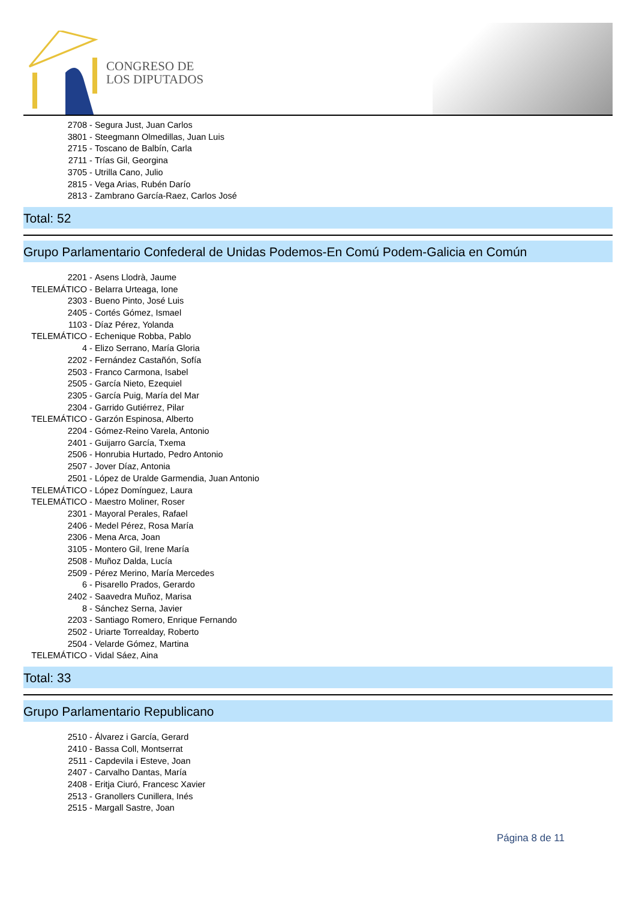CONGRESO DE
LOS DIPUTADOS
2708 - Segura Just, Juan Carlos
3801 - Steegmann Olmedillas, Juan Luis
2715 - Toscano de Balbín, Carla
2711 - Trías Gil, Georgina
3705 - Utrilla Cano, Julio
2815 - Vega Arias, Rubén Darío
2813 - Zambrano García-Raez, Carlos José
Total: 52
Grupo Parlamentario Confederal de Unidas Podemos-En Comú Podem-Galicia en Común
2201 - Asens Llodrà, Jaume
TELEMÁTICO - Belarra Urteaga, Ione
2303 - Bueno Pinto, José Luis
2405 - Cortés Gómez, Ismael
1103 - Díaz Pérez, Yolanda
TELEMÁTICO - Echenique Robba, Pablo
4 - Elizo Serrano, María Gloria
2202 - Fernández Castañón, Sofía
2503 - Franco Carmona, Isabel
2505 - García Nieto, Ezequiel
2305 - García Puig, María del Mar
2304 - Garrido Gutiérrez, Pilar
TELEMÁTICO - Garzón Espinosa, Alberto
2204 - Gómez-Reino Varela, Antonio
2401 - Guijarro García, Txema
2506 - Honrubia Hurtado, Pedro Antonio
2507 - Jover Díaz, Antonia
2501 - López de Uralde Garmendia, Juan Antonio
TELEMÁTICO - López Domínguez, Laura
TELEMÁTICO - Maestro Moliner, Roser
2301 - Mayoral Perales, Rafael
2406 - Medel Pérez, Rosa María
2306 - Mena Arca, Joan
3105 - Montero Gil, Irene María
2508 - Muñoz Dalda, Lucía
2509 - Pérez Merino, María Mercedes
6 - Pisarello Prados, Gerardo
2402 - Saavedra Muñoz, Marisa
8 - Sánchez Serna, Javier
2203 - Santiago Romero, Enrique Fernando
2502 - Uriarte Torrealday, Roberto
2504 - Velarde Gómez, Martina
TELEMÁTICO - Vidal Sáez, Aina
Total: 33
Grupo Parlamentario Republicano
2510 - Álvarez i García, Gerard
2410 - Bassa Coll, Montserrat
2511 - Capdevila i Esteve, Joan
2407 - Carvalho Dantas, María
2408 - Eritja Ciuró, Francesc Xavier
2513 - Granollers Cunillera, Inés
2515 - Margall Sastre, Joan
Página 8 de 11